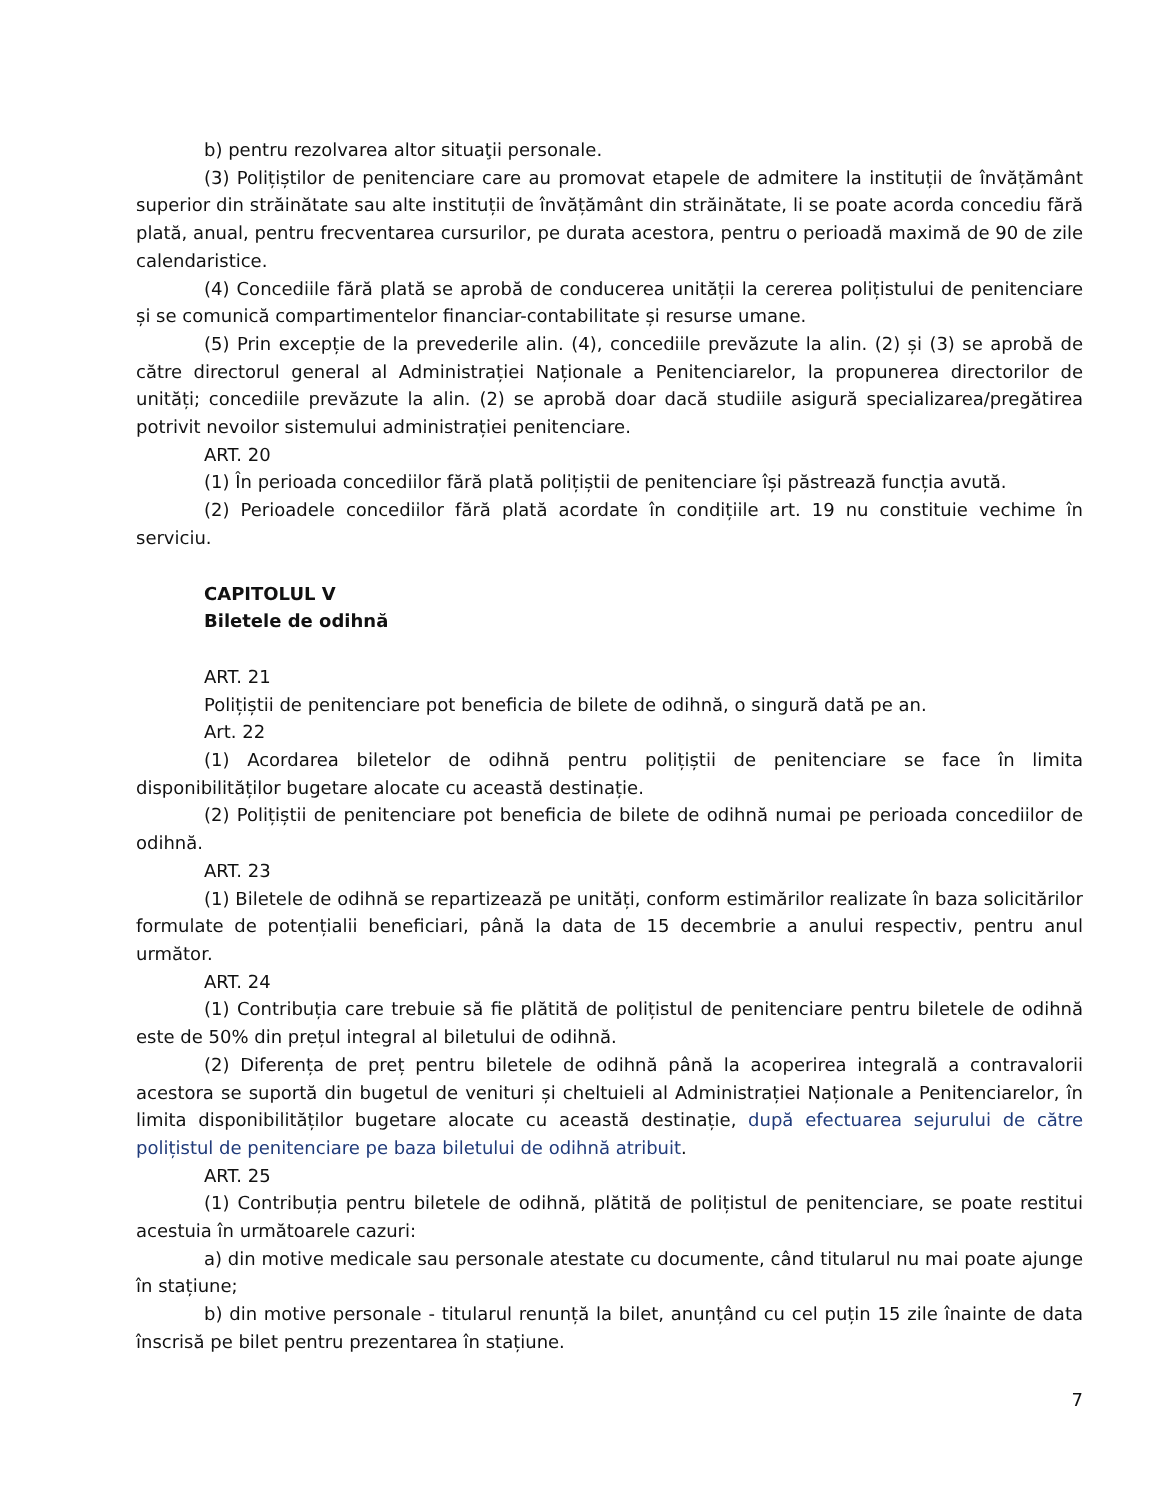b) pentru rezolvarea altor situaţii personale.
(3) Polițiștilor de penitenciare care au promovat etapele de admitere la instituții de învățământ superior din străinătate sau alte instituții de învățământ din străinătate, li se poate acorda concediu fără plată, anual, pentru frecventarea cursurilor, pe durata acestora, pentru o perioadă maximă de 90 de zile calendaristice.
(4) Concediile fără plată se aprobă de conducerea unității la cererea polițistului de penitenciare și se comunică compartimentelor financiar-contabilitate și resurse umane.
(5) Prin excepție de la prevederile alin. (4), concediile prevăzute la alin. (2) și (3) se aprobă de către directorul general al Administrației Naționale a Penitenciarelor, la propunerea directorilor de unități; concediile prevăzute la alin. (2) se aprobă doar dacă studiile asigură specializarea/pregătirea potrivit nevoilor sistemului administrației penitenciare.
ART. 20
(1) În perioada concediilor fără plată polițiștii de penitenciare își păstrează funcția avută.
(2) Perioadele concediilor fără plată acordate în condițiile art. 19 nu constituie vechime în serviciu.
CAPITOLUL V
Biletele de odihnă
ART. 21
Polițiștii de penitenciare pot beneficia de bilete de odihnă, o singură dată pe an.
Art. 22
(1) Acordarea biletelor de odihnă pentru polițiștii de penitenciare se face în limita disponibilităților bugetare alocate cu această destinație.
(2) Polițiștii de penitenciare pot beneficia de bilete de odihnă numai pe perioada concediilor de odihnă.
ART. 23
(1) Biletele de odihnă se repartizează pe unități, conform estimărilor realizate în baza solicitărilor formulate de potențialii beneficiari, până la data de 15 decembrie a anului respectiv, pentru anul următor.
ART. 24
(1) Contribuția care trebuie să fie plătită de polițistul de penitenciare pentru biletele de odihnă este de 50% din prețul integral al biletului de odihnă.
(2) Diferența de preț pentru biletele de odihnă până la acoperirea integrală a contravalorii acestora se suportă din bugetul de venituri și cheltuieli al Administrației Naționale a Penitenciarelor, în limita disponibilităților bugetare alocate cu această destinație, după efectuarea sejurului de către polițistul de penitenciare pe baza biletului de odihnă atribuit.
ART. 25
(1) Contribuția pentru biletele de odihnă, plătită de polițistul de penitenciare, se poate restitui acestuia în următoarele cazuri:
a) din motive medicale sau personale atestate cu documente, când titularul nu mai poate ajunge în stațiune;
b) din motive personale - titularul renunță la bilet, anunțând cu cel puțin 15 zile înainte de data înscrisă pe bilet pentru prezentarea în stațiune.
7